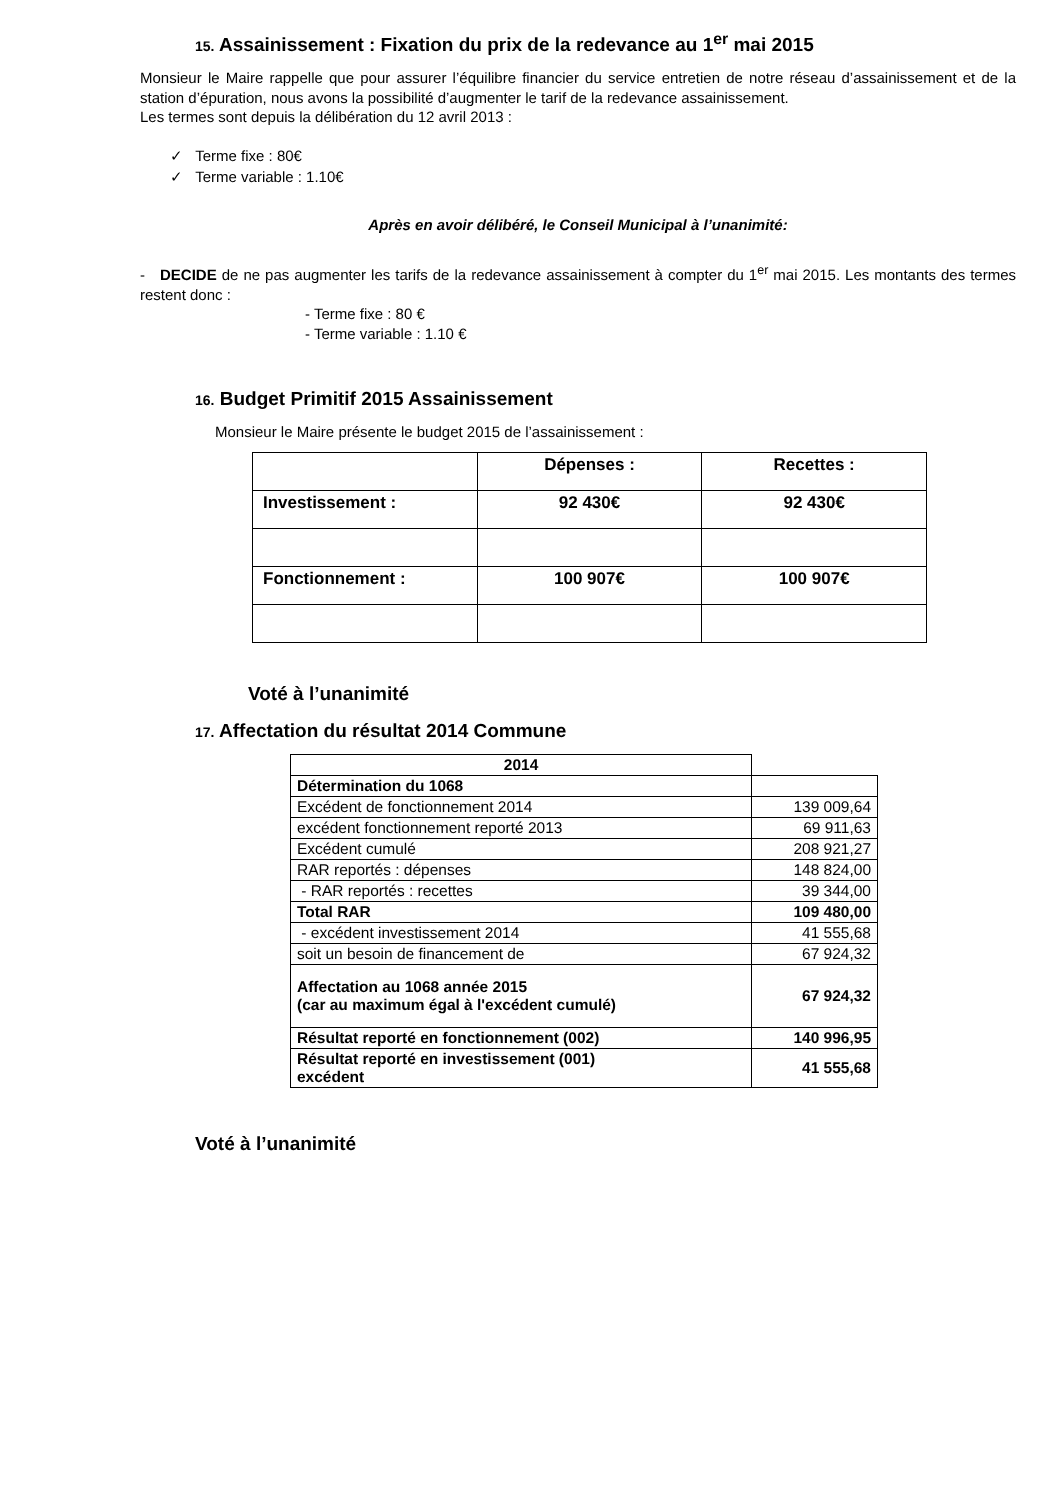15. Assainissement : Fixation du prix de la redevance au 1<sup>er</sup> mai 2015
Monsieur le Maire rappelle que pour assurer l’équilibre financier du service entretien de notre réseau d’assainissement et de la station d’épuration, nous avons la possibilité d’augmenter le tarif de la redevance assainissement.
Les termes sont depuis la délibération du 12 avril 2013 :
✓ Terme fixe : 80€
✓ Terme variable : 1.10€
Après en avoir délibéré, le Conseil Municipal à l’unanimité:
- DECIDE de ne pas augmenter les tarifs de la redevance assainissement à compter du 1<sup>er</sup> mai 2015. Les montants des termes restent donc :
- Terme fixe : 80 €
- Terme variable : 1.10 €
16. Budget Primitif 2015 Assainissement
Monsieur le Maire présente le budget 2015 de l’assainissement :
| | Dépenses : | Recettes : |
| Investissement : | 92 430€ | 92 430€ |
| Fonctionnement : | 100 907€ | 100 907€ |
Voté à l’unanimité
17. Affectation du résultat 2014 Commune
| 2014 | |
| Détermination du 1068 | |
| Excédent de fonctionnement 2014 | 139 009,64 |
| excédent fonctionnement reporté 2013 | 69 911,63 |
| Excédent cumulé | 208 921,27 |
| RAR reportés : dépenses | 148 824,00 |
| - RAR reportés : recettes | 39 344,00 |
| Total RAR | 109 480,00 |
| - excédent investissement 2014 | 41 555,68 |
| soit un besoin de financement de | 67 924,32 |
| Affectation au 1068 année 2015 (car au maximum égal à l'excédent cumulé) | 67 924,32 |
| Résultat reporté en fonctionnement (002) | 140 996,95 |
| Résultat reporté en investissement (001) excédent | 41 555,68 |
Voté à l’unanimité